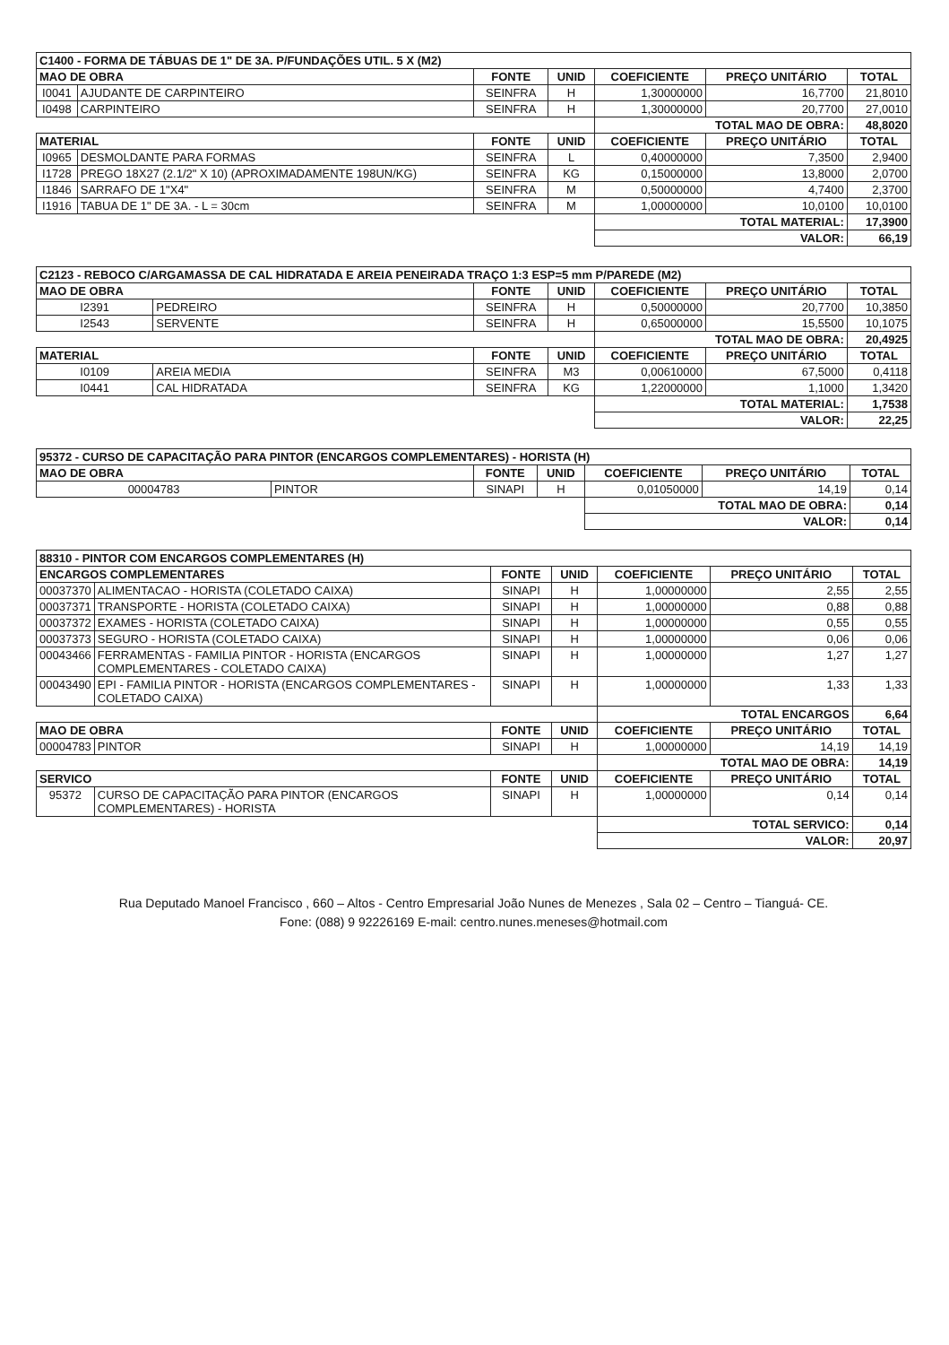| C1400 - FORMA DE TÁBUAS DE 1" DE 3A. P/FUNDAÇÕES UTIL. 5 X (M2) | | | | | | |
| MAO DE OBRA | | FONTE | UNID | COEFICIENTE | PREÇO UNITÁRIO | TOTAL |
| I0041 | AJUDANTE DE CARPINTEIRO | SEINFRA | H | 1,30000000 | 16,7700 | 21,8010 |
| I0498 | CARPINTEIRO | SEINFRA | H | 1,30000000 | 20,7700 | 27,0010 |
| | | | | TOTAL MAO DE OBRA: | | 48,8020 |
| MATERIAL | | FONTE | UNID | COEFICIENTE | PREÇO UNITÁRIO | TOTAL |
| I0965 | DESMOLDANTE PARA FORMAS | SEINFRA | L | 0,40000000 | 7,3500 | 2,9400 |
| I1728 | PREGO 18X27 (2.1/2" X 10) (APROXIMADAMENTE 198UN/KG) | SEINFRA | KG | 0,15000000 | 13,8000 | 2,0700 |
| I1846 | SARRAFO DE 1"X4" | SEINFRA | M | 0,50000000 | 4,7400 | 2,3700 |
| I1916 | TABUA DE 1" DE 3A. - L = 30cm | SEINFRA | M | 1,00000000 | 10,0100 | 10,0100 |
| | | | | TOTAL MATERIAL: | | 17,3900 |
| | | | | VALOR: | | 66,19 |
| C2123 - REBOCO C/ARGAMASSA DE CAL HIDRATADA E AREIA PENEIRADA TRAÇO 1:3 ESP=5 mm P/PAREDE (M2) | | | | | | |
| MAO DE OBRA | | FONTE | UNID | COEFICIENTE | PREÇO UNITÁRIO | TOTAL |
| I2391 | PEDREIRO | SEINFRA | H | 0,50000000 | 20,7700 | 10,3850 |
| I2543 | SERVENTE | SEINFRA | H | 0,65000000 | 15,5500 | 10,1075 |
| | | | | TOTAL MAO DE OBRA: | | 20,4925 |
| MATERIAL | | FONTE | UNID | COEFICIENTE | PREÇO UNITÁRIO | TOTAL |
| I0109 | AREIA MEDIA | SEINFRA | M3 | 0,00610000 | 67,5000 | 0,4118 |
| I0441 | CAL HIDRATADA | SEINFRA | KG | 1,22000000 | 1,1000 | 1,3420 |
| | | | | TOTAL MATERIAL: | | 1,7538 |
| | | | | VALOR: | | 22,25 |
| 95372 - CURSO DE CAPACITAÇÃO PARA PINTOR (ENCARGOS COMPLEMENTARES) - HORISTA (H) | | | | | | |
| MAO DE OBRA | | FONTE | UNID | COEFICIENTE | PREÇO UNITÁRIO | TOTAL |
| 00004783 | PINTOR | SINAPI | H | 0,01050000 | 14,19 | 0,14 |
| | | | | TOTAL MAO DE OBRA: | | 0,14 |
| | | | | VALOR: | | 0,14 |
| 88310 - PINTOR COM ENCARGOS COMPLEMENTARES (H) | | | | | | |
| ENCARGOS COMPLEMENTARES | | FONTE | UNID | COEFICIENTE | PREÇO UNITÁRIO | TOTAL |
| 00037370 | ALIMENTACAO - HORISTA (COLETADO CAIXA) | SINAPI | H | 1,00000000 | 2,55 | 2,55 |
| 00037371 | TRANSPORTE - HORISTA (COLETADO CAIXA) | SINAPI | H | 1,00000000 | 0,88 | 0,88 |
| 00037372 | EXAMES - HORISTA (COLETADO CAIXA) | SINAPI | H | 1,00000000 | 0,55 | 0,55 |
| 00037373 | SEGURO - HORISTA (COLETADO CAIXA) | SINAPI | H | 1,00000000 | 0,06 | 0,06 |
| 00043466 | FERRAMENTAS - FAMILIA PINTOR - HORISTA (ENCARGOS COMPLEMENTARES - COLETADO CAIXA) | SINAPI | H | 1,00000000 | 1,27 | 1,27 |
| 00043490 | EPI - FAMILIA PINTOR - HORISTA (ENCARGOS COMPLEMENTARES - COLETADO CAIXA) | SINAPI | H | 1,00000000 | 1,33 | 1,33 |
| | | | | TOTAL ENCARGOS | | 6,64 |
| MAO DE OBRA | | FONTE | UNID | COEFICIENTE | PREÇO UNITÁRIO | TOTAL |
| 00004783 | PINTOR | SINAPI | H | 1,00000000 | 14,19 | 14,19 |
| | | | | TOTAL MAO DE OBRA: | | 14,19 |
| SERVICO | | FONTE | UNID | COEFICIENTE | PREÇO UNITÁRIO | TOTAL |
| 95372 | CURSO DE CAPACITAÇÃO PARA PINTOR (ENCARGOS COMPLEMENTARES) - HORISTA | SINAPI | H | 1,00000000 | 0,14 | 0,14 |
| | | | | TOTAL SERVICO: | | 0,14 |
| | | | | VALOR: | | 20,97 |
Rua Deputado Manoel Francisco , 660 – Altos - Centro Empresarial João Nunes de Menezes , Sala 02 – Centro – Tianguá- CE.
Fone: (088) 9 92226169 E-mail: centro.nunes.meneses@hotmail.com